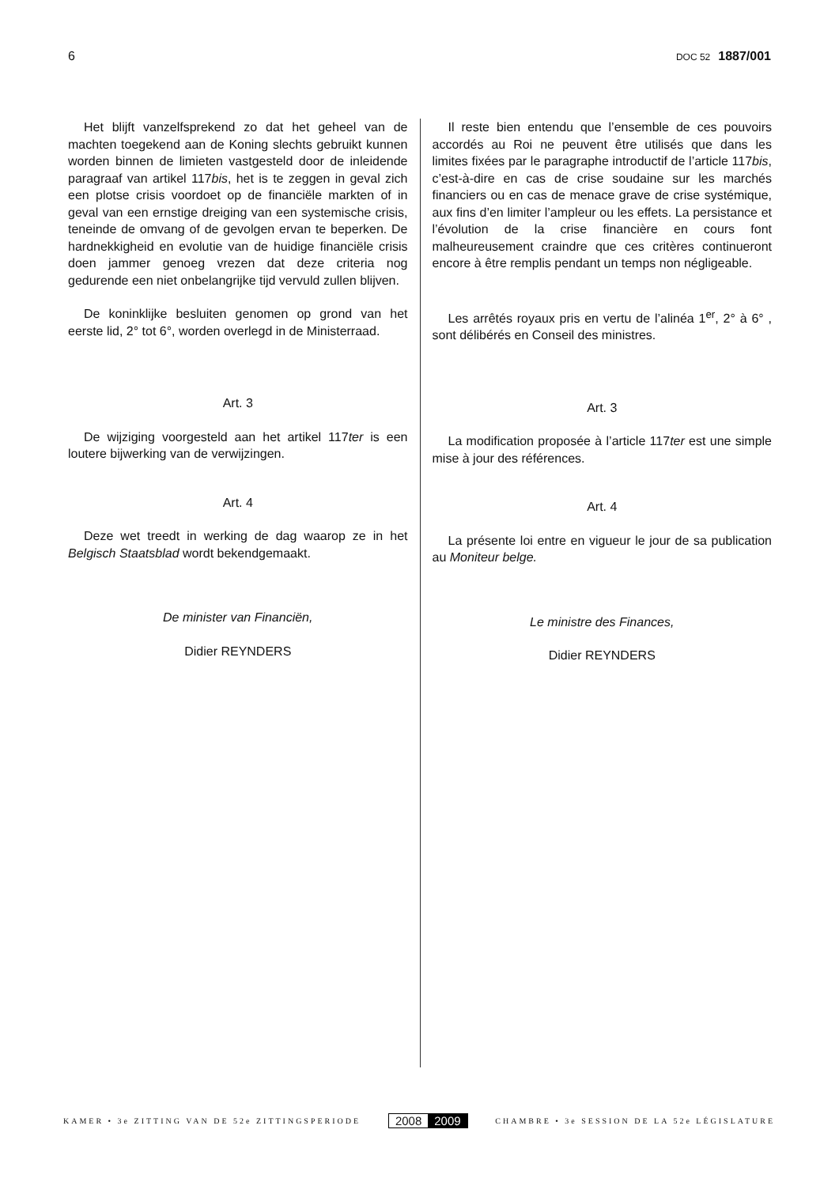6 DOC 52 1887/001
Het blijft vanzelfsprekend zo dat het geheel van de machten toegekend aan de Koning slechts gebruikt kunnen worden binnen de limieten vastgesteld door de inleidende paragraaf van artikel 117bis, het is te zeggen in geval zich een plotse crisis voordoet op de financiële markten of in geval van een ernstige dreiging van een systemische crisis, teneinde de omvang of de gevolgen ervan te beperken. De hardnekkigheid en evolutie van de huidige financiële crisis doen jammer genoeg vrezen dat deze criteria nog gedurende een niet onbelangrijke tijd vervuld zullen blijven.
De koninklijke besluiten genomen op grond van het eerste lid, 2° tot 6°, worden overlegd in de Ministerraad.
Art. 3
De wijziging voorgesteld aan het artikel 117ter is een loutere bijwerking van de verwijzingen.
Art. 4
Deze wet treedt in werking de dag waarop ze in het Belgisch Staatsblad wordt bekendgemaakt.
De minister van Financiën,
Didier REYNDERS
Il reste bien entendu que l’ensemble de ces pouvoirs accordés au Roi ne peuvent être utilisés que dans les limites fixées par le paragraphe introductif de l’article 117bis, c’est-à-dire en cas de crise soudaine sur les marchés financiers ou en cas de menace grave de crise systémique, aux fins d’en limiter l’ampleur ou les effets. La persistance et l’évolution de la crise financière en cours font malheureusement craindre que ces critères continueront encore à être remplis pendant un temps non négligeable.
Les arrêtés royaux pris en vertu de l’alinéa 1<sup>er</sup>, 2° à 6° , sont délibérés en Conseil des ministres.
Art. 3
La modification proposée à l’article 117ter est une simple mise à jour des références.
Art. 4
La présente loi entre en vigueur le jour de sa publication au Moniteur belge.
Le ministre des Finances,
Didier REYNDERS
KAMER • 3e ZITTING VAN DE 52e ZITTINGSPERIODE 2008 2009 CHAMBRE • 3e SESSION DE LA 52e LÉGISLATURE